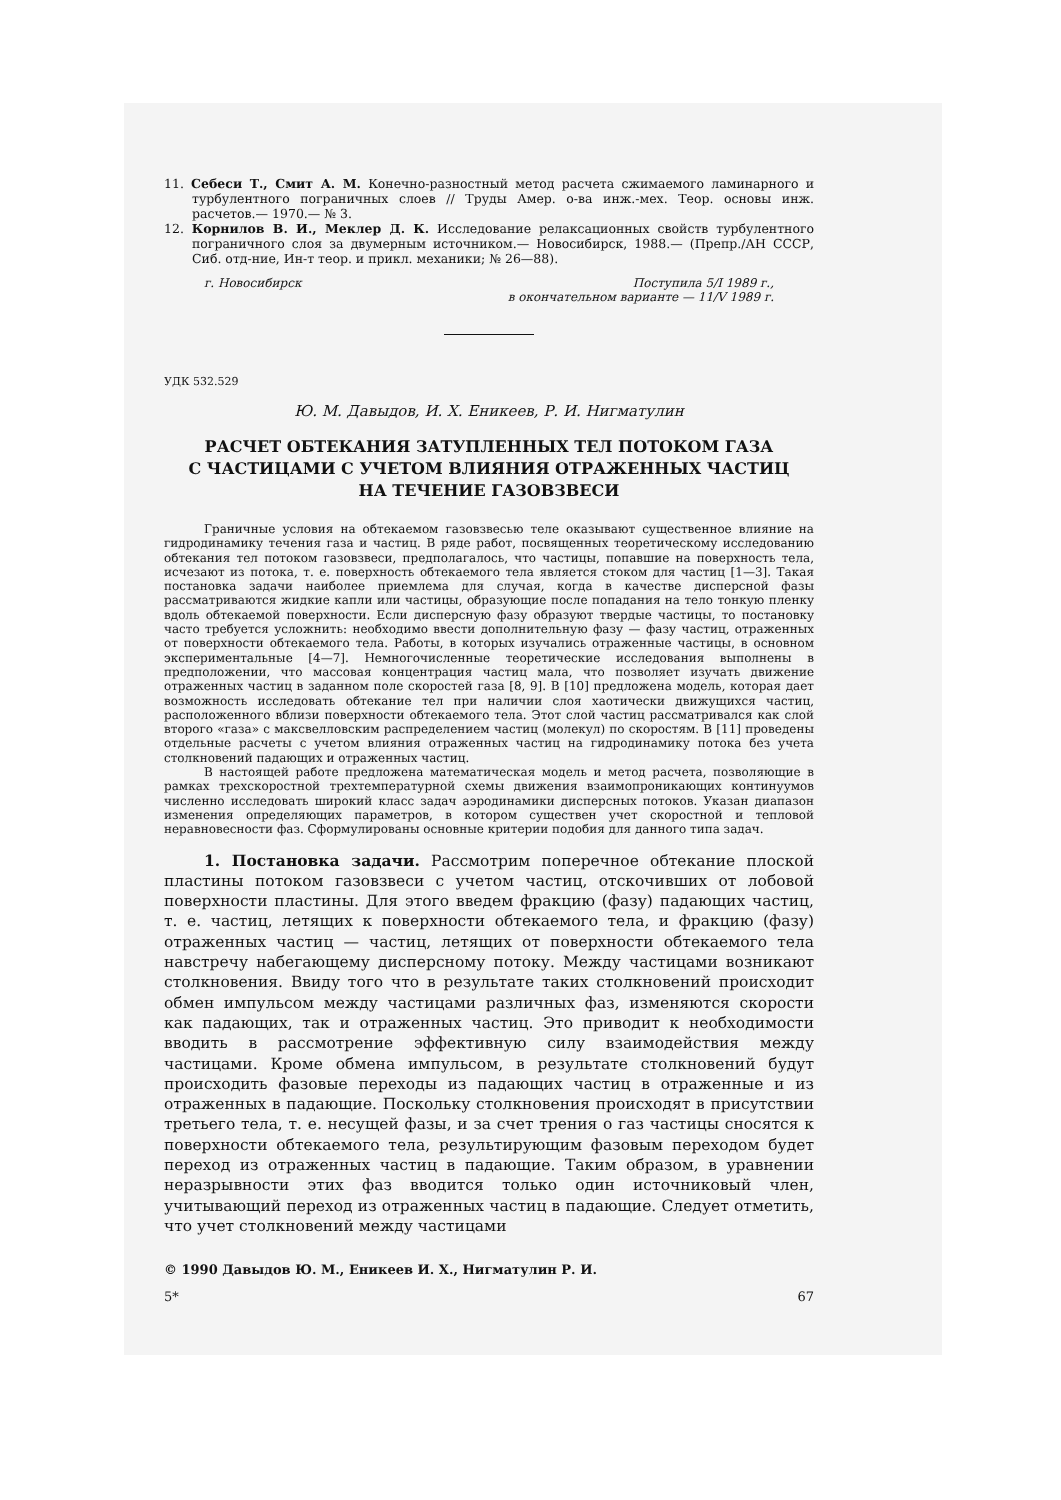11. Себеси Т., Смит А. М. Конечно-разностный метод расчета сжимаемого ламинарного и турбулентного пограничных слоев // Труды Амер. о-ва инж.-мех. Теор. основы инж. расчетов.— 1970.— № 3.
12. Корнилов В. И., Меклер Д. К. Исследование релаксационных свойств турбулентного пограничного слоя за двумерным источником.— Новосибирск, 1988.— (Препр./АН СССР, Сиб. отд-ние, Ин-т теор. и прикл. механики; № 26—88).
г. Новосибирск Поступила 5/I 1989 г.,
в окончательном варианте — 11/V 1989 г.
УДК 532.529
Ю. М. Давыдов, И. Х. Еникеев, Р. И. Нигматулин
РАСЧЕТ ОБТЕКАНИЯ ЗАТУПЛЕННЫХ ТЕЛ ПОТОКОМ ГАЗА
С ЧАСТИЦАМИ С УЧЕТОМ ВЛИЯНИЯ ОТРАЖЕННЫХ ЧАСТИЦ
НА ТЕЧЕНИЕ ГАЗОВЗВЕСИ
Граничные условия на обтекаемом газовзвесью теле оказывают существенное влияние на гидродинамику течения газа и частиц. В ряде работ, посвященных теоретическому исследованию обтекания тел потоком газовзвеси, предполагалось, что частицы, попавшие на поверхность тела, исчезают из потока, т. е. поверхность обтекаемого тела является стоком для частиц [1—3]. Такая постановка задачи наиболее приемлема для случая, когда в качестве дисперсной фазы рассматриваются жидкие капли или частицы, образующие после попадания на тело тонкую пленку вдоль обтекаемой поверхности. Если дисперсную фазу образуют твердые частицы, то постановку часто требуется усложнить: необходимо ввести дополнительную фазу — фазу частиц, отраженных от поверхности обтекаемого тела. Работы, в которых изучались отраженные частицы, в основном экспериментальные [4—7]. Немногочисленные теоретические исследования выполнены в предположении, что массовая концентрация частиц мала, что позволяет изучать движение отраженных частиц в заданном поле скоростей газа [8, 9]. В [10] предложена модель, которая дает возможность исследовать обтекание тел при наличии слоя хаотически движущихся частиц, расположенного вблизи поверхности обтекаемого тела. Этот слой частиц рассматривался как слой второго «газа» с максвелловским распределением частиц (молекул) по скоростям. В [11] проведены отдельные расчеты с учетом влияния отраженных частиц на гидродинамику потока без учета столкновений падающих и отраженных частиц.
В настоящей работе предложена математическая модель и метод расчета, позволяющие в рамках трехскоростной трехтемпературной схемы движения взаимопроникающих континуумов численно исследовать широкий класс задач аэродинамики дисперсных потоков. Указан диапазон изменения определяющих параметров, в котором существен учет скоростной и тепловой неравновесности фаз. Сформулированы основные критерии подобия для данного типа задач.
1. Постановка задачи. Рассмотрим поперечное обтекание плоской пластины потоком газовзвеси с учетом частиц, отскочивших от лобовой поверхности пластины. Для этого введем фракцию (фазу) падающих частиц, т. е. частиц, летящих к поверхности обтекаемого тела, и фракцию (фазу) отраженных частиц — частиц, летящих от поверхности обтекаемого тела навстречу набегающему дисперсному потоку. Между частицами возникают столкновения. Ввиду того что в результате таких столкновений происходит обмен импульсом между частицами различных фаз, изменяются скорости как падающих, так и отраженных частиц. Это приводит к необходимости вводить в рассмотрение эффективную силу взаимодействия между частицами. Кроме обмена импульсом, в результате столкновений будут происходить фазовые переходы из падающих частиц в отраженные и из отраженных в падающие. Поскольку столкновения происходят в присутствии третьего тела, т. е. несущей фазы, и за счет трения о газ частицы сносятся к поверхности обтекаемого тела, результирующим фазовым переходом будет переход из отраженных частиц в падающие. Таким образом, в уравнении неразрывности этих фаз вводится только один источниковый член, учитывающий переход из отраженных частиц в падающие. Следует отметить, что учет столкновений между частицами
© 1990 Давыдов Ю. М., Еникеев И. Х., Нигматулин Р. И.
5* 67